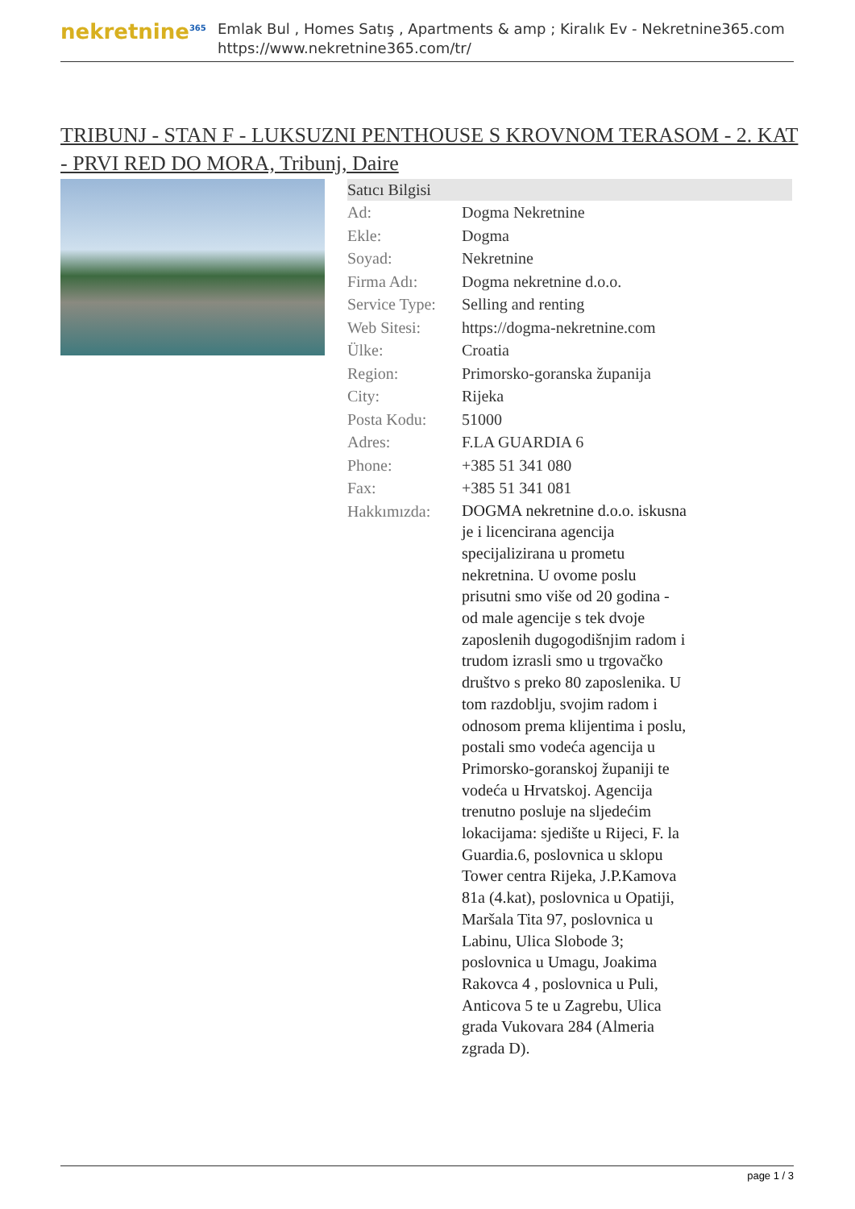nekretnine<sup>365</sup>
Emlak Bul , Homes Satış , Apartments & amp ; Kiralık Ev - Nekretnine365.com
https://www.nekretnine365.com/tr/
TRIBUNJ - STAN F - LUKSUZNI PENTHOUSE S KROVNOM TERASOM - 2. KAT - PRVI RED DO MORA, Tribunj, Daire
| Satıcı Bilgisi | |
| --- | --- |
| Ad: | Dogma Nekretnine |
| Ekle: | Dogma |
| Soyad: | Nekretnine |
| Firma Adı: | Dogma nekretnine d.o.o. |
| Service Type: | Selling and renting |
| Web Sitesi: | https://dogma-nekretnine.com |
| Ülke: | Croatia |
| Region: | Primorsko-goranska županija |
| City: | Rijeka |
| Posta Kodu: | 51000 |
| Adres: | F.LA GUARDIA 6 |
| Phone: | +385 51 341 080 |
| Fax: | +385 51 341 081 |
| Hakkımızda: | DOGMA nekretnine d.o.o. iskusna je i licencirana agencija specijalizirana u prometu nekretnina. U ovome poslu prisutni smo više od 20 godina - od male agencije s tek dvoje zaposlenih dugogodišnjim radom i trudom izrasli smo u trgovačko društvo s preko 80 zaposlenika. U tom razdoblju, svojim radom i odnosom prema klijentima i poslu, postali smo vodeća agencija u Primorsko-goranskoj županiji te vodeća u Hrvatskoj. Agencija trenutno posluje na sljedećim lokacijama: sjedište u Rijeci, F. la Guardia.6, poslovnica u sklopu Tower centra Rijeka, J.P.Kamova 81a (4.kat), poslovnica u Opatiji, Maršala Tita 97, poslovnica u Labinu, Ulica Slobode 3; poslovnica u Umagu, Joakima Rakovca 4 , poslovnica u Puli, Anticova 5 te u Zagrebu, Ulica grada Vukovara 284 (Almeria zgrada D). |
page 1 / 3